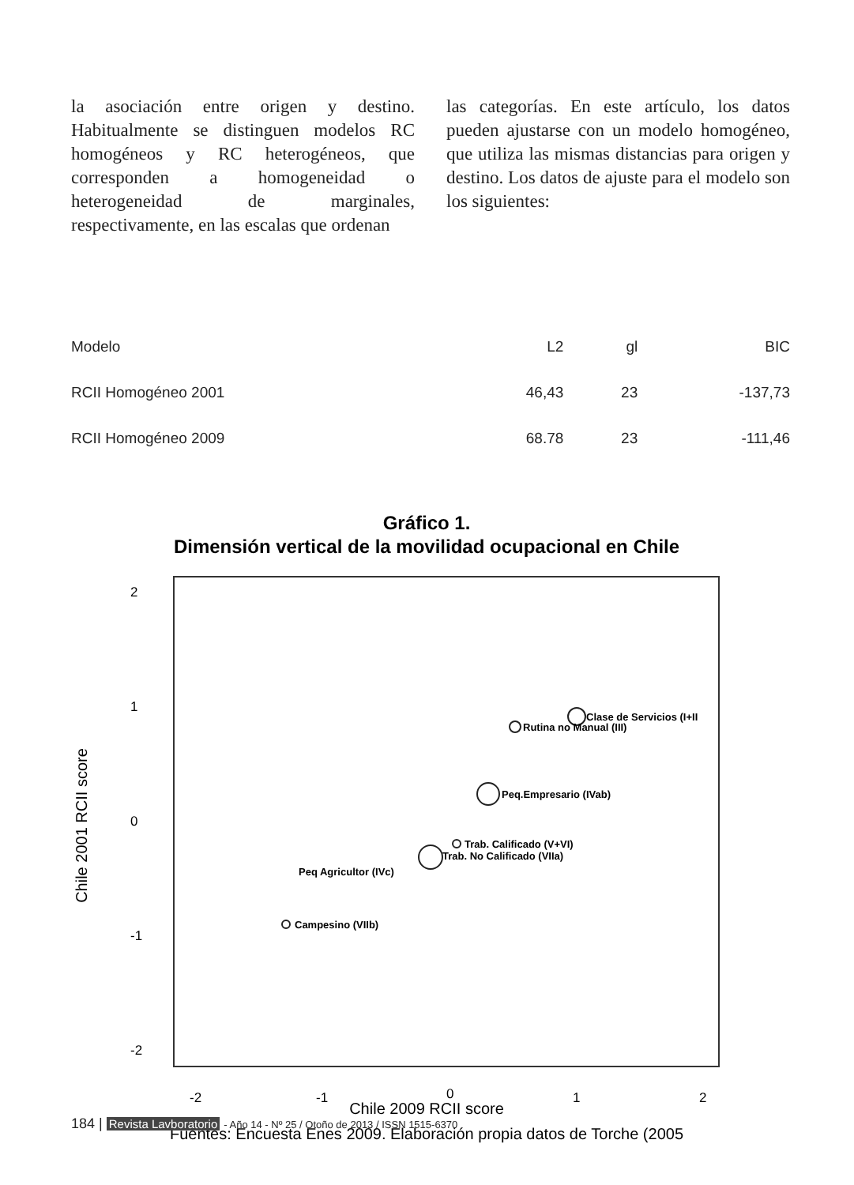la asociación entre origen y destino. Habitualmente se distinguen modelos RC homogéneos y RC heterogéneos, que corresponden a homogeneidad o heterogeneidad de marginales, respectivamente, en las escalas que ordenan
las categorías. En este artículo, los datos pueden ajustarse con un modelo homogéneo, que utiliza las mismas distancias para origen y destino. Los datos de ajuste para el modelo son los siguientes:
| Modelo | L2 | gl | BIC |
| --- | --- | --- | --- |
| RCII Homogéneo 2001 | 46,43 | 23 | -137,73 |
| RCII Homogéneo 2009 | 68.78 | 23 | -111,46 |
Gráfico 1.
Dimensión vertical de la movilidad ocupacional en Chile
-2
-1
0
1
2
2
1
0
-1
-2
Chile 2001 RCII score
Chile 2009 RCII score
Clase de Servicios (I+II
Rutina no Manual (III)
Peq.Empresario (IVab)
Trab. Calificado (V+VI)
Trab. No Calificado (VIIa)
Peq Agricultor (IVc)
Campesino (VIIb)
Fuentes: Encuesta Enes 2009. Elaboración propia datos de Torche (2005
184 | Revista Lavboratorio - Año 14 - Nº 25 / Otoño de 2013 / ISSN 1515-6370